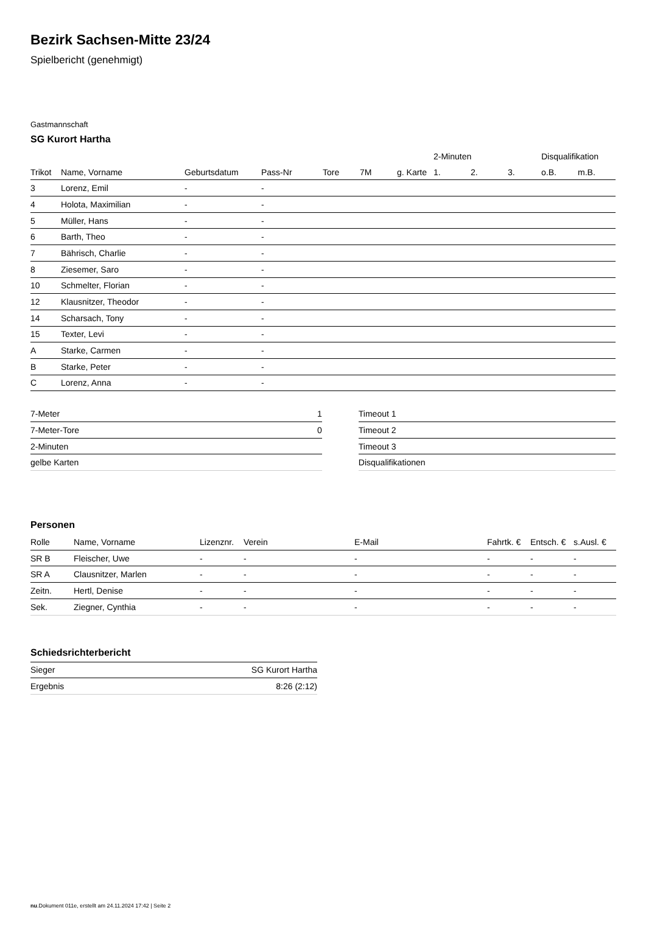Bezirk Sachsen-Mitte 23/24
Spielbericht (genehmigt)
Gastmannschaft
SG Kurort Hartha
| | | | | | | | 2-Minuten | | | Disqualifikation | |
| --- | --- | --- | --- | --- | --- | --- | --- | --- | --- | --- | --- |
| Trikot | Name, Vorname | Geburtsdatum | Pass-Nr | Tore | 7M | g. Karte | 1. | 2. | 3. | o.B. | m.B. |
| 3 | Lorenz, Emil | - | - | | | | | | | | |
| 4 | Holota, Maximilian | - | - | | | | | | | | |
| 5 | Müller, Hans | - | - | | | | | | | | |
| 6 | Barth, Theo | - | - | | | | | | | | |
| 7 | Bährisch, Charlie | - | - | | | | | | | | |
| 8 | Ziesemer, Saro | - | - | | | | | | | | |
| 10 | Schmelter, Florian | - | - | | | | | | | | |
| 12 | Klausnitzer, Theodor | - | - | | | | | | | | |
| 14 | Scharsach, Tony | - | - | | | | | | | | |
| 15 | Texter, Levi | - | - | | | | | | | | |
| A | Starke, Carmen | - | - | | | | | | | | |
| B | Starke, Peter | - | - | | | | | | | | |
| C | Lorenz, Anna | - | - | | | | | | | | |
| 7-Meter | 1 |
| 7-Meter-Tore | 0 |
| 2-Minuten | |
| gelbe Karten | |
| Timeout 1 |
| Timeout 2 |
| Timeout 3 |
| Disqualifikationen |
Personen
| Rolle | Name, Vorname | Lizenznr. | Verein | E-Mail | Fahrtk. € | Entsch. € | s.Ausl. € |
| --- | --- | --- | --- | --- | --- | --- | --- |
| SR B | Fleischer, Uwe | - | - | - | - | - | - |
| SR A | Clausnitzer, Marlen | - | - | - | - | - | - |
| Zeitn. | Hertl, Denise | - | - | - | - | - | - |
| Sek. | Ziegner, Cynthia | - | - | - | - | - | - |
Schiedsrichterbericht
| Sieger | SG Kurort Hartha |
| Ergebnis | 8:26 (2:12) |
nu.Dokument 011e, erstellt am 24.11.2024 17:42 | Seite 2